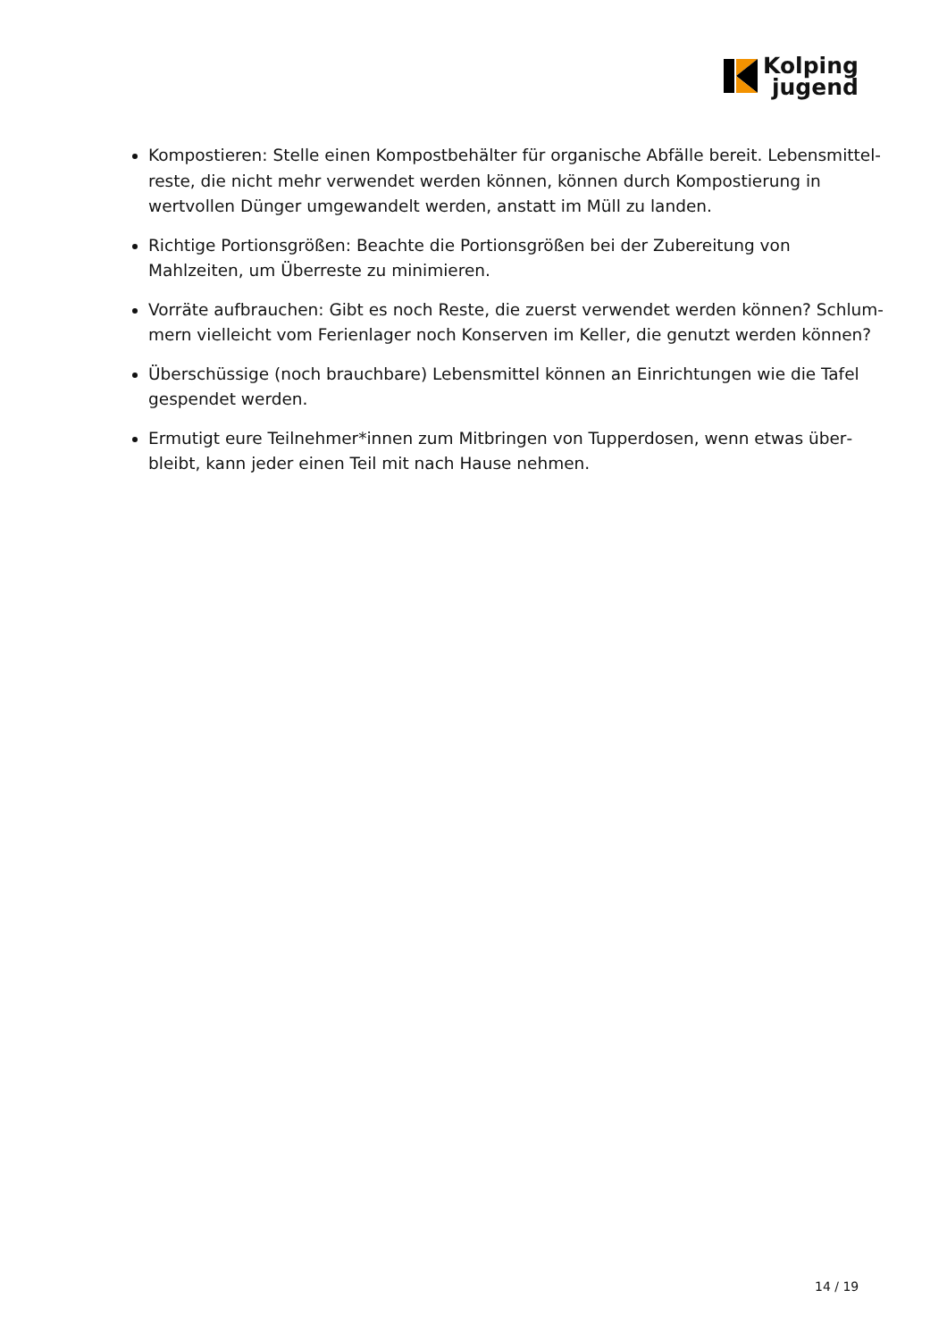Kolping
jugend
Kompostieren: Stelle einen Kompostbehälter für organische Abfälle bereit. Lebensmittel­reste, die nicht mehr verwendet werden können, können durch Kompostierung in wertvol­len Dünger umgewandelt werden, anstatt im Müll zu landen.
Richtige Portionsgrößen: Beachte die Portionsgrößen bei der Zubereitung von Mahlzeiten, um Überreste zu minimieren.
Vorräte aufbrauchen: Gibt es noch Reste, die zuerst verwendet werden können? Schlum­mern vielleicht vom Ferienlager noch Konserven im Keller, die genutzt werden können?
Überschüssige (noch brauchbare) Lebensmittel können an Einrichtungen wie die Tafel ge­spendet werden.
Ermutigt eure Teilnehmer*innen zum Mitbringen von Tupperdosen, wenn etwas über­bleibt, kann jeder einen Teil mit nach Hause nehmen.
14 / 19